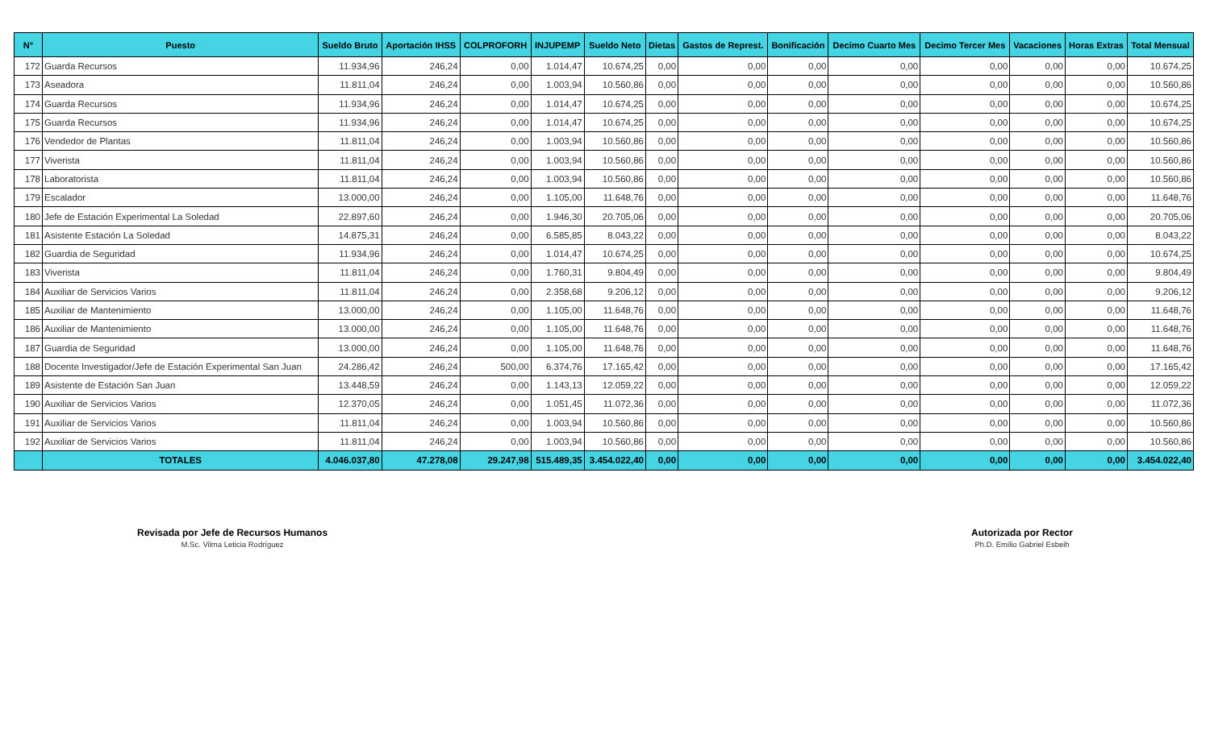| N° | Puesto | Sueldo Bruto | Aportación IHSS | COLPROFORH | INJUPEMP | Sueldo Neto | Dietas | Gastos de Represt. | Bonificación | Decimo Cuarto Mes | Decimo Tercer Mes | Vacaciones | Horas Extras | Total Mensual |
| --- | --- | --- | --- | --- | --- | --- | --- | --- | --- | --- | --- | --- | --- | --- |
| 172 | Guarda Recursos | 11.934,96 | 246,24 | 0,00 | 1.014,47 | 10.674,25 | 0,00 | 0,00 | 0,00 | 0,00 | 0,00 | 0,00 | 0,00 | 10.674,25 |
| 173 | Aseadora | 11.811,04 | 246,24 | 0,00 | 1.003,94 | 10.560,86 | 0,00 | 0,00 | 0,00 | 0,00 | 0,00 | 0,00 | 0,00 | 10.560,86 |
| 174 | Guarda Recursos | 11.934,96 | 246,24 | 0,00 | 1.014,47 | 10.674,25 | 0,00 | 0,00 | 0,00 | 0,00 | 0,00 | 0,00 | 0,00 | 10.674,25 |
| 175 | Guarda Recursos | 11.934,96 | 246,24 | 0,00 | 1.014,47 | 10.674,25 | 0,00 | 0,00 | 0,00 | 0,00 | 0,00 | 0,00 | 0,00 | 10.674,25 |
| 176 | Vendedor de Plantas | 11.811,04 | 246,24 | 0,00 | 1.003,94 | 10.560,86 | 0,00 | 0,00 | 0,00 | 0,00 | 0,00 | 0,00 | 0,00 | 10.560,86 |
| 177 | Viverista | 11.811,04 | 246,24 | 0,00 | 1.003,94 | 10.560,86 | 0,00 | 0,00 | 0,00 | 0,00 | 0,00 | 0,00 | 0,00 | 10.560,86 |
| 178 | Laboratorista | 11.811,04 | 246,24 | 0,00 | 1.003,94 | 10.560,86 | 0,00 | 0,00 | 0,00 | 0,00 | 0,00 | 0,00 | 0,00 | 10.560,86 |
| 179 | Escalador | 13.000,00 | 246,24 | 0,00 | 1.105,00 | 11.648,76 | 0,00 | 0,00 | 0,00 | 0,00 | 0,00 | 0,00 | 0,00 | 11.648,76 |
| 180 | Jefe de Estación Experimental La Soledad | 22.897,60 | 246,24 | 0,00 | 1.946,30 | 20.705,06 | 0,00 | 0,00 | 0,00 | 0,00 | 0,00 | 0,00 | 0,00 | 20.705,06 |
| 181 | Asistente Estación La Soledad | 14.875,31 | 246,24 | 0,00 | 6.585,85 | 8.043,22 | 0,00 | 0,00 | 0,00 | 0,00 | 0,00 | 0,00 | 0,00 | 8.043,22 |
| 182 | Guardia de Seguridad | 11.934,96 | 246,24 | 0,00 | 1.014,47 | 10.674,25 | 0,00 | 0,00 | 0,00 | 0,00 | 0,00 | 0,00 | 0,00 | 10.674,25 |
| 183 | Viverista | 11.811,04 | 246,24 | 0,00 | 1.760,31 | 9.804,49 | 0,00 | 0,00 | 0,00 | 0,00 | 0,00 | 0,00 | 0,00 | 9.804,49 |
| 184 | Auxiliar de Servicios Varios | 11.811,04 | 246,24 | 0,00 | 2.358,68 | 9.206,12 | 0,00 | 0,00 | 0,00 | 0,00 | 0,00 | 0,00 | 0,00 | 9.206,12 |
| 185 | Auxiliar de Mantenimiento | 13.000,00 | 246,24 | 0,00 | 1.105,00 | 11.648,76 | 0,00 | 0,00 | 0,00 | 0,00 | 0,00 | 0,00 | 0,00 | 11.648,76 |
| 186 | Auxiliar de Mantenimiento | 13.000,00 | 246,24 | 0,00 | 1.105,00 | 11.648,76 | 0,00 | 0,00 | 0,00 | 0,00 | 0,00 | 0,00 | 0,00 | 11.648,76 |
| 187 | Guardia de Seguridad | 13.000,00 | 246,24 | 0,00 | 1.105,00 | 11.648,76 | 0,00 | 0,00 | 0,00 | 0,00 | 0,00 | 0,00 | 0,00 | 11.648,76 |
| 188 | Docente Investigador/Jefe de Estación Experimental San Juan | 24.286,42 | 246,24 | 500,00 | 6.374,76 | 17.165,42 | 0,00 | 0,00 | 0,00 | 0,00 | 0,00 | 0,00 | 0,00 | 17.165,42 |
| 189 | Asistente de Estación San Juan | 13.448,59 | 246,24 | 0,00 | 1.143,13 | 12.059,22 | 0,00 | 0,00 | 0,00 | 0,00 | 0,00 | 0,00 | 0,00 | 12.059,22 |
| 190 | Auxiliar de Servicios Varios | 12.370,05 | 246,24 | 0,00 | 1.051,45 | 11.072,36 | 0,00 | 0,00 | 0,00 | 0,00 | 0,00 | 0,00 | 0,00 | 11.072,36 |
| 191 | Auxiliar de Servicios Varios | 11.811,04 | 246,24 | 0,00 | 1.003,94 | 10.560,86 | 0,00 | 0,00 | 0,00 | 0,00 | 0,00 | 0,00 | 0,00 | 10.560,86 |
| 192 | Auxiliar de Servicios Varios | 11.811,04 | 246,24 | 0,00 | 1.003,94 | 10.560,86 | 0,00 | 0,00 | 0,00 | 0,00 | 0,00 | 0,00 | 0,00 | 10.560,86 |
| | TOTALES | 4.046.037,80 | 47.278,08 | 29.247,98 | 515.489,35 | 3.454.022,40 | 0,00 | 0,00 | 0,00 | 0,00 | 0,00 | 0,00 | 0,00 | 3.454.022,40 |
Revisada por Jefe de Recursos Humanos
M.Sc. Vilma Leticia Rodríguez
Autorizada por Rector
Ph.D. Emilio Gabriel Esbeih